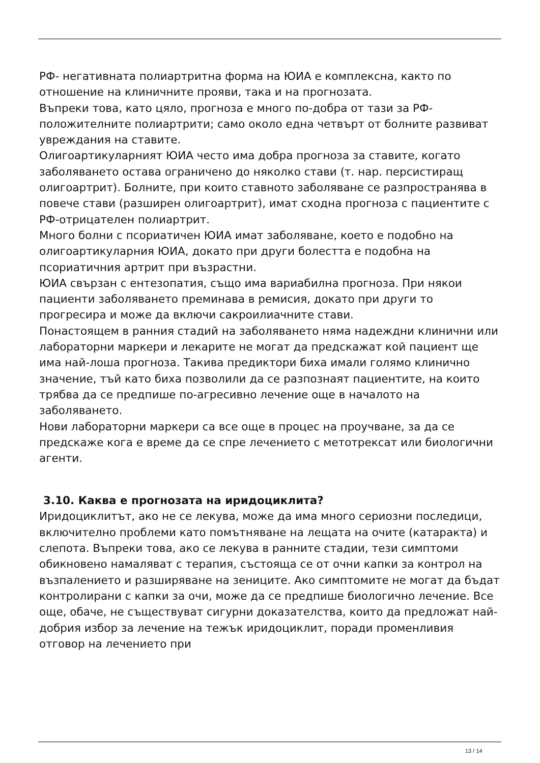РФ- негативната полиартритна форма на ЮИА е комплексна, както по отношение на клиничните прояви, така и на прогнозата.
Въпреки това, като цяло, прогноза е много по-добра от тази за РФ-положителните полиартрити; само около една четвърт от болните развиват увреждания на ставите.
Олигоартикуларният ЮИА често има добра прогноза за ставите, когато заболяването остава ограничено до няколко стави (т. нар. персистиращ олигоартрит). Болните, при които ставното заболяване се разпространява в повече стави (разширен олигоартрит), имат сходна прогноза с пациентите с РФ-отрицателен полиартрит.
Много болни с псориатичен ЮИА имат заболяване, което е подобно на олигоартикуларния ЮИА, докато при други болестта е подобна на псориатичния артрит при възрастни.
ЮИА свързан с ентезопатия, също има вариабилна прогноза. При някои пациенти заболяването преминава в ремисия, докато при други то прогресира и може да включи сакроилиачните стави.
Понастоящем в ранния стадий на заболяването няма надеждни клинични или лабораторни маркери и лекарите не могат да предскажат кой пациент ще има най-лоша прогноза. Такива предиктори биха имали голямо клинично значение, тъй като биха позволили да се разпознаят пациентите, на които трябва да се предпише по-агресивно лечение още в началото на заболяването.
Нови лабораторни маркери са все още в процес на проучване, за да се предскаже кога е време да се спре лечението с метотрексат или биологични агенти.
3.10. Каква е прогнозата на иридоциклита?
Иридоциклитът, ако не се лекува, може да има много сериозни последици, включително проблеми като помътняване на лещата на очите (катаракта) и слепота. Въпреки това, ако се лекува в ранните стадии, тези симптоми обикновено намаляват с терапия, състояща се от очни капки за контрол на възпалението и разширяване на зениците. Ако симптомите не могат да бъдат контролирани с капки за очи, може да се предпише биологично лечение. Все още, обаче, не съществуват сигурни доказателства, които да предложат най-добрия избор за лечение на тежък иридоциклит, поради променливия отговор на лечението при
13 / 14